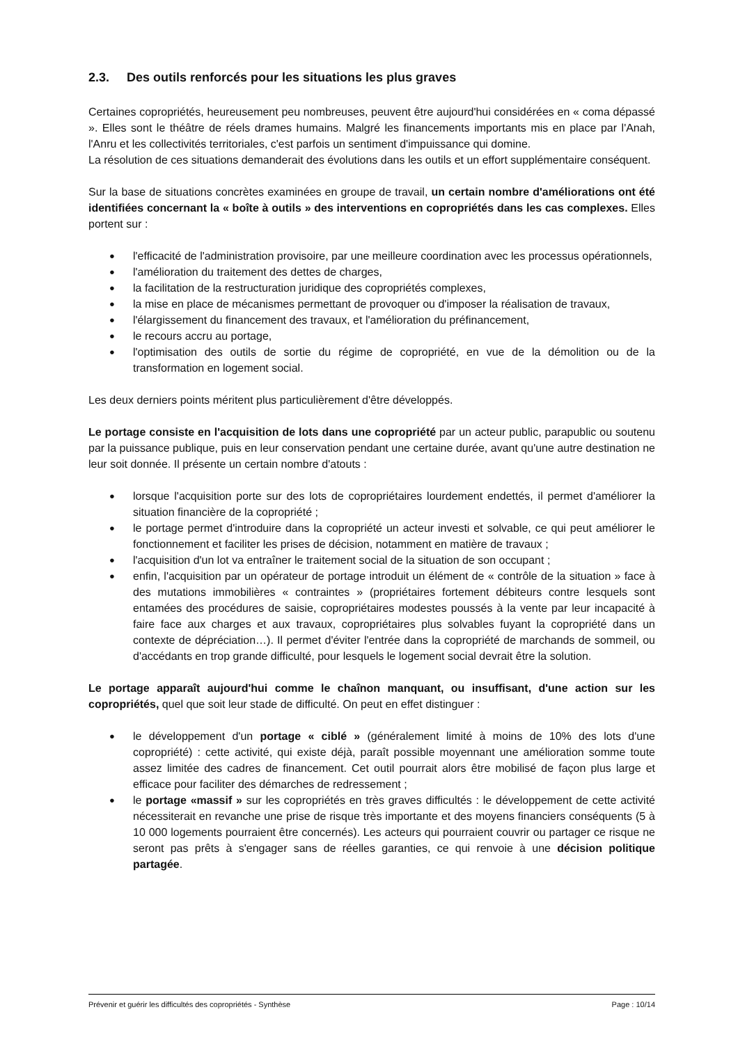2.3. Des outils renforcés pour les situations les plus graves
Certaines copropriétés, heureusement peu nombreuses, peuvent être aujourd'hui considérées en « coma dépassé ». Elles sont le théâtre de réels drames humains. Malgré les financements importants mis en place par l'Anah, l'Anru et les collectivités territoriales, c'est parfois un sentiment d'impuissance qui domine.
La résolution de ces situations demanderait des évolutions dans les outils et un effort supplémentaire conséquent.
Sur la base de situations concrètes examinées en groupe de travail, un certain nombre d'améliorations ont été identifiées concernant la « boîte à outils » des interventions en copropriétés dans les cas complexes. Elles portent sur :
l'efficacité de l'administration provisoire, par une meilleure coordination avec les processus opérationnels,
l'amélioration du traitement des dettes de charges,
la facilitation de la restructuration juridique des copropriétés complexes,
la mise en place de mécanismes permettant de provoquer ou d'imposer la réalisation de travaux,
l'élargissement du financement des travaux, et l'amélioration du préfinancement,
le recours accru au portage,
l'optimisation des outils de sortie du régime de copropriété, en vue de la démolition ou de la transformation en logement social.
Les deux derniers points méritent plus particulièrement d'être développés.
Le portage consiste en l'acquisition de lots dans une copropriété par un acteur public, parapublic ou soutenu par la puissance publique, puis en leur conservation pendant une certaine durée, avant qu'une autre destination ne leur soit donnée. Il présente un certain nombre d'atouts :
lorsque l'acquisition porte sur des lots de copropriétaires lourdement endettés, il permet d'améliorer la situation financière de la copropriété ;
le portage permet d'introduire dans la copropriété un acteur investi et solvable, ce qui peut améliorer le fonctionnement et faciliter les prises de décision, notamment en matière de travaux ;
l'acquisition d'un lot va entraîner le traitement social de la situation de son occupant ;
enfin, l'acquisition par un opérateur de portage introduit un élément de « contrôle de la situation » face à des mutations immobilières « contraintes » (propriétaires fortement débiteurs contre lesquels sont entamées des procédures de saisie, copropriétaires modestes poussés à la vente par leur incapacité à faire face aux charges et aux travaux, copropriétaires plus solvables fuyant la copropriété dans un contexte de dépréciation…). Il permet d'éviter l'entrée dans la copropriété de marchands de sommeil, ou d'accédants en trop grande difficulté, pour lesquels le logement social devrait être la solution.
Le portage apparaît aujourd'hui comme le chaînon manquant, ou insuffisant, d'une action sur les copropriétés, quel que soit leur stade de difficulté. On peut en effet distinguer :
le développement d'un portage « ciblé » (généralement limité à moins de 10% des lots d'une copropriété) : cette activité, qui existe déjà, paraît possible moyennant une amélioration somme toute assez limitée des cadres de financement. Cet outil pourrait alors être mobilisé de façon plus large et efficace pour faciliter des démarches de redressement ;
le portage «massif » sur les copropriétés en très graves difficultés : le développement de cette activité nécessiterait en revanche une prise de risque très importante et des moyens financiers conséquents (5 à 10 000 logements pourraient être concernés). Les acteurs qui pourraient couvrir ou partager ce risque ne seront pas prêts à s'engager sans de réelles garanties, ce qui renvoie à une décision politique partagée.
Prévenir et guérir les difficultés des copropriétés - Synthèse Page : 10/14